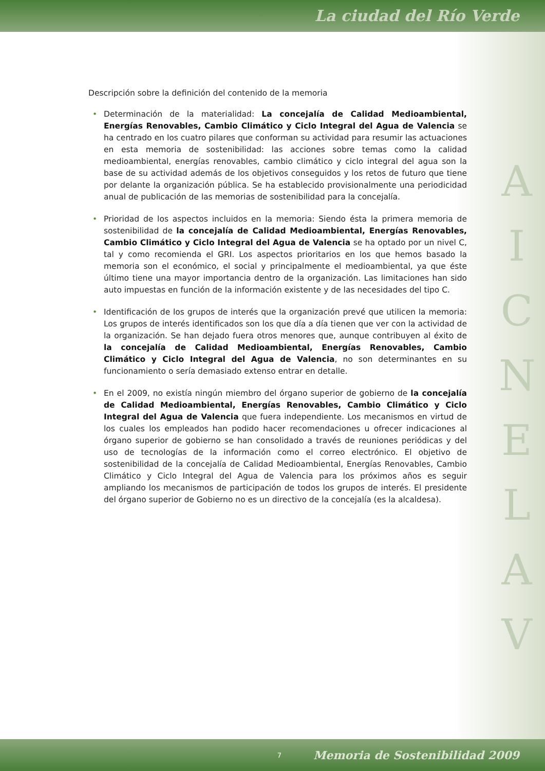La ciudad del Río Verde
A
I
C
N
E
L
A
V
Descripción sobre la definición del contenido de la memoria
• Determinación de la materialidad: La concejalía de Calidad Medioambiental, Energías Renovables, Cambio Climático y Ciclo Integral del Agua de Valencia se ha centrado en los cuatro pilares que conforman su actividad para resumir las actuaciones en esta memoria de sostenibilidad: las acciones sobre temas como la calidad medioambiental, energías renovables, cambio climático y ciclo integral del agua son la base de su actividad además de los objetivos conseguidos y los retos de futuro que tiene por delante la organización pública. Se ha establecido provisionalmente una periodicidad anual de publicación de las memorias de sostenibilidad para la concejalía.
• Prioridad de los aspectos incluidos en la memoria: Siendo ésta la primera memoria de sostenibilidad de la concejalía de Calidad Medioambiental, Energías Renovables, Cambio Climático y Ciclo Integral del Agua de Valencia se ha optado por un nivel C, tal y como recomienda el GRI. Los aspectos prioritarios en los que hemos basado la memoria son el económico, el social y principalmente el medioambiental, ya que éste último tiene una mayor importancia dentro de la organización. Las limitaciones han sido auto impuestas en función de la información existente y de las necesidades del tipo C.
• Identificación de los grupos de interés que la organización prevé que utilicen la memoria: Los grupos de interés identificados son los que día a día tienen que ver con la actividad de la organización. Se han dejado fuera otros menores que, aunque contribuyen al éxito de la concejalía de Calidad Medioambiental, Energías Renovables, Cambio Climático y Ciclo Integral del Agua de Valencia, no son determinantes en su funcionamiento o sería demasiado extenso entrar en detalle.
• En el 2009, no existía ningún miembro del órgano superior de gobierno de la concejalía de Calidad Medioambiental, Energías Renovables, Cambio Climático y Ciclo Integral del Agua de Valencia que fuera independiente. Los mecanismos en virtud de los cuales los empleados han podido hacer recomendaciones u ofrecer indicaciones al órgano superior de gobierno se han consolidado a través de reuniones periódicas y del uso de tecnologías de la información como el correo electrónico. El objetivo de sostenibilidad de la concejalía de Calidad Medioambiental, Energías Renovables, Cambio Climático y Ciclo Integral del Agua de Valencia para los próximos años es seguir ampliando los mecanismos de participación de todos los grupos de interés. El presidente del órgano superior de Gobierno no es un directivo de la concejalía (es la alcaldesa).
7 Memoria de Sostenibilidad 2009